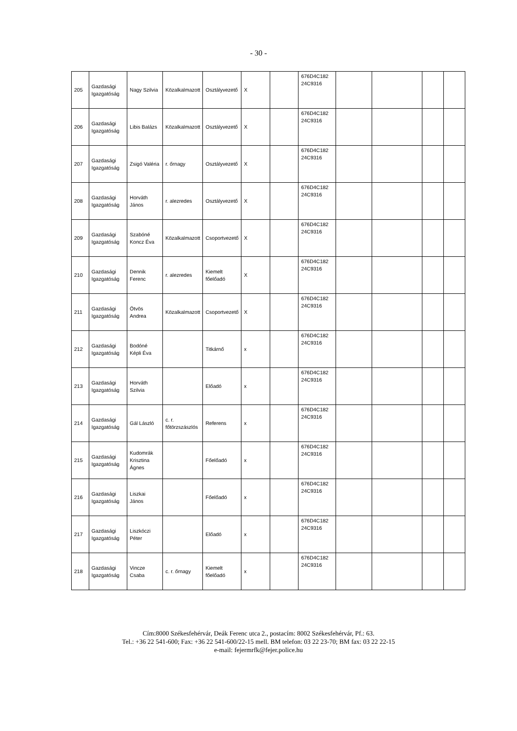- 30 -
| 205 | Gazdasági Igazgatóság | Nagy Szilvia | Közalkalmazott | Osztályvezető | X | | 676D4C182 24C9316 | | | | |
| 206 | Gazdasági Igazgatóság | Libis Balázs | Közalkalmazott | Osztályvezető | X | | 676D4C182 24C9316 | | | | |
| 207 | Gazdasági Igazgatóság | Zsigó Valéria | r. őrnagy | Osztályvezető | X | | 676D4C182 24C9316 | | | | |
| 208 | Gazdasági Igazgatóság | Horváth János | r. alezredes | Osztályvezető | X | | 676D4C182 24C9316 | | | | |
| 209 | Gazdasági Igazgatóság | Szabóné Koncz Éva | Közalkalmazott | Csoportvezető | X | | 676D4C182 24C9316 | | | | |
| 210 | Gazdasági Igazgatóság | Dennik Ferenc | r. alezredes | Kiemelt főelőadó | X | | 676D4C182 24C9316 | | | | |
| 211 | Gazdasági Igazgatóság | Ötvös Andrea | Közalkalmazott | Csoportvezető | X | | 676D4C182 24C9316 | | | | |
| 212 | Gazdasági Igazgatóság | Bodóné Képli Éva | | Titkárnő | x | | 676D4C182 24C9316 | | | | |
| 213 | Gazdasági Igazgatóság | Horváth Szilvia | | Előadó | x | | 676D4C182 24C9316 | | | | |
| 214 | Gazdasági Igazgatóság | Gál László | c. r. főtörzszászlós | Referens | x | | 676D4C182 24C9316 | | | | |
| 215 | Gazdasági Igazgatóság | Kudomrák Krisztina Ágnes | | Főelőadó | x | | 676D4C182 24C9316 | | | | |
| 216 | Gazdasági Igazgatóság | Liszkai János | | Főelőadó | x | | 676D4C182 24C9316 | | | | |
| 217 | Gazdasági Igazgatóság | Liszkóczi Péter | | Előadó | x | | 676D4C182 24C9316 | | | | |
| 218 | Gazdasági Igazgatóság | Vincze Csaba | c. r. őrnagy | Kiemelt főelőadó | x | | 676D4C182 24C9316 | | | | |
Cím:8000 Székesfehérvár, Deák Ferenc utca 2., postacím: 8002 Székesfehérvár, Pf.: 63.
Tel.: +36 22 541-600; Fax: +36 22 541-600/22-15 mell. BM telefon: 03 22 23-70; BM fax: 03 22 22-15
e-mail: fejermrfk@fejer.police.hu